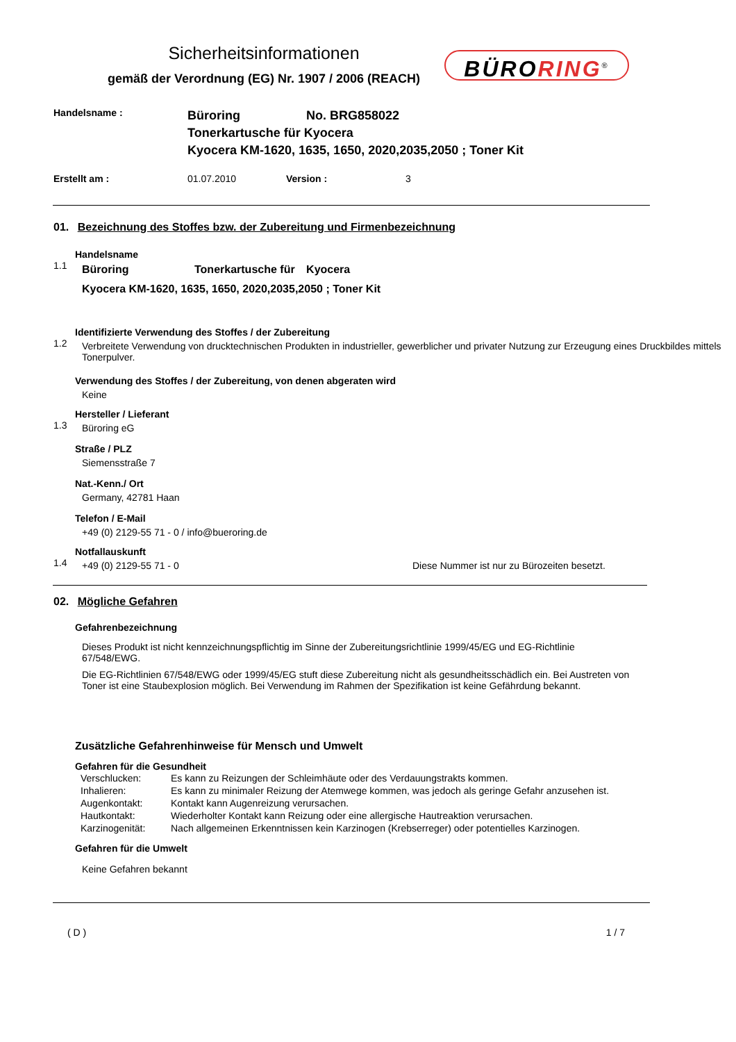Sicherheitsinformationen
gemäß der Verordnung (EG) Nr. 1907 / 2006 (REACH)
BÜRORING<sup>®</sup>
Handelsname :
Büroring No. BRG858022
Tonerkartusche für Kyocera
Kyocera KM-1620, 1635, 1650, 2020,2035,2050 ; Toner Kit
Erstellt am : 01.07.2010 Version : 3
01. Bezeichnung des Stoffes bzw. der Zubereitung und Firmenbezeichnung
1.1 Handelsname
Büroring Tonerkartusche für Kyocera
Kyocera KM-1620, 1635, 1650, 2020,2035,2050 ; Toner Kit
1.2 Identifizierte Verwendung des Stoffes / der Zubereitung
Verbreitete Verwendung von drucktechnischen Produkten in industrieller, gewerblicher und privater Nutzung zur Erzeugung eines Druckbildes mittels Tonerpulver.
Verwendung des Stoffes / der Zubereitung, von denen abgeraten wird
Keine
1.3 Hersteller / Lieferant
Büroring eG
Straße / PLZ
Siemensstraße 7
Nat.-Kenn./ Ort
Germany, 42781 Haan
Telefon / E-Mail
+49 (0) 2129-55 71 - 0 / info@bueroring.de
1.4 Notfallauskunft
+49 (0) 2129-55 71 - 0 Diese Nummer ist nur zu Bürozeiten besetzt.
02. Mögliche Gefahren
Gefahrenbezeichnung
Dieses Produkt ist nicht kennzeichnungspflichtig im Sinne der Zubereitungsrichtlinie 1999/45/EG und EG-Richtlinie 67/548/EWG.
Die EG-Richtlinien 67/548/EWG oder 1999/45/EG stuft diese Zubereitung nicht als gesundheitsschädlich ein. Bei Austreten von Toner ist eine Staubexplosion möglich. Bei Verwendung im Rahmen der Spezifikation ist keine Gefährdung bekannt.
Zusätzliche Gefahrenhinweise für Mensch und Umwelt
Gefahren für die Gesundheit
| Verschlucken: | Es kann zu Reizungen der Schleimhäute oder des Verdauungstrakts kommen. |
| Inhalieren: | Es kann zu minimaler Reizung der Atemwege kommen, was jedoch als geringe Gefahr anzusehen ist. |
| Augenkontakt: | Kontakt kann Augenreizung verursachen. |
| Hautkontakt: | Wiederholter Kontakt kann Reizung oder eine allergische Hautreaktion verursachen. |
| Karzinogenität: | Nach allgemeinen Erkenntnissen kein Karzinogen (Krebserreger) oder potentielles Karzinogen. |
Gefahren für die Umwelt
Keine Gefahren bekannt
( D ) 1 / 7